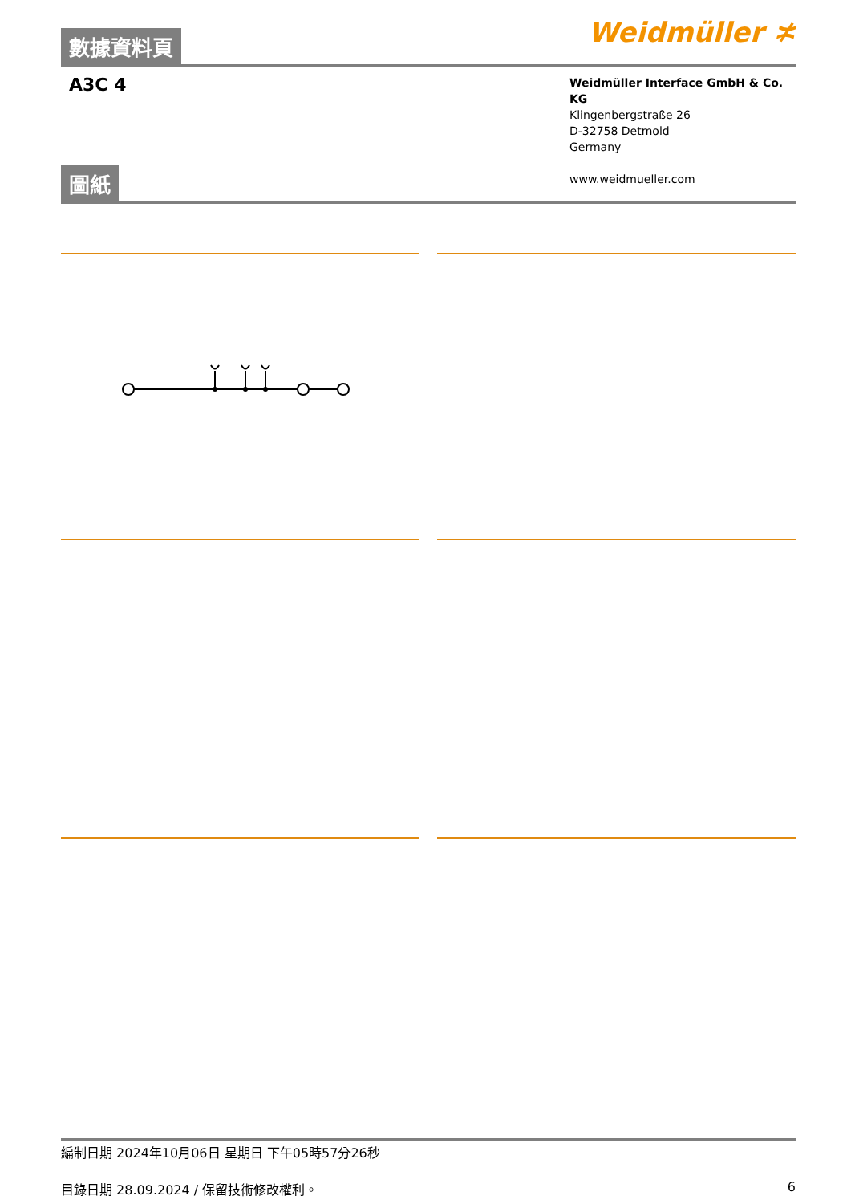數據資料頁
Weidmüller ≭
A3C 4
Weidmüller Interface GmbH & Co. KG
Klingenbergstraße 26
D-32758 Detmold
Germany
www.weidmueller.com
圖紙
編制日期 2024年10月06日 星期日 下午05時57分26秒
目錄日期 28.09.2024 / 保留技術修改權利。 6